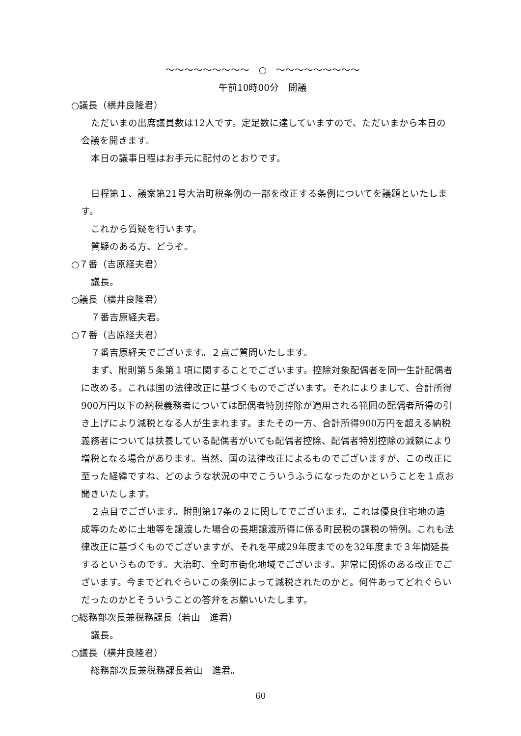～～～～～～～～～　○　～～～～～～～～～
午前10時00分　開議
○議長（横井良隆君）
ただいまの出席議員数は12人です。定足数に達していますので、ただいまから本日の会議を開きます。
本日の議事日程はお手元に配付のとおりです。
日程第１、議案第21号大治町税条例の一部を改正する条例についてを議題といたします。
これから質疑を行います。
質疑のある方、どうぞ。
○７番（吉原経夫君）
議長。
○議長（横井良隆君）
７番吉原経夫君。
○７番（吉原経夫君）
７番吉原経夫でございます。２点ご質問いたします。
まず、附則第５条第１項に関することでございます。控除対象配偶者を同一生計配偶者に改める。これは国の法律改正に基づくものでございます。それによりまして、合計所得900万円以下の納税義務者については配偶者特別控除が適用される範囲の配偶者所得の引き上げにより減税となる人が生まれます。またその一方、合計所得900万円を超える納税義務者については扶養している配偶者がいても配偶者控除、配偶者特別控除の減額により増税となる場合があります。当然、国の法律改正によるものでございますが、この改正に至った経緯ですね、どのような状況の中でこういうふうになったのかということを１点お聞きいたします。
２点目でございます。附則第17条の２に関してでございます。これは優良住宅地の造成等のために土地等を譲渡した場合の長期譲渡所得に係る町民税の課税の特例。これも法律改正に基づくものでございますが、それを平成29年度までのを32年度まで３年間延長するというものです。大治町、全町市街化地域でございます。非常に関係のある改正でございます。今までどれぐらいこの条例によって減税されたのかと。何件あってどれぐらいだったのかとそういうことの答弁をお願いいたします。
○総務部次長兼税務課長（若山　進君）
議長。
○議長（横井良隆君）
総務部次長兼税務課長若山　進君。
60